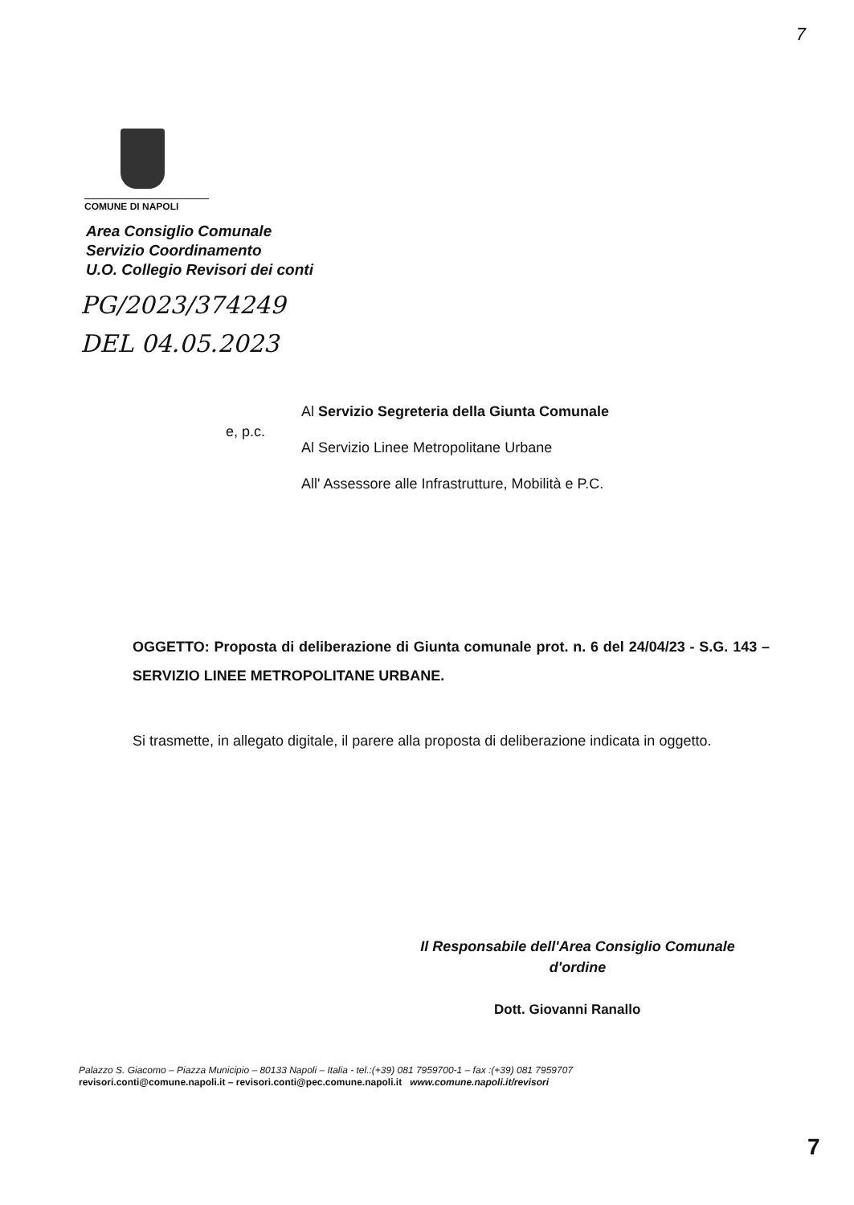7
COMUNE DI NAPOLI
Area Consiglio Comunale
Servizio Coordinamento
U.O. Collegio Revisori dei conti
PG/2023/374249
DEL 04.05.2023
e, p.c.
Al Servizio Segreteria della Giunta Comunale
Al Servizio Linee Metropolitane Urbane
All' Assessore alle Infrastrutture, Mobilità e P.C.
OGGETTO: Proposta di deliberazione di Giunta comunale prot. n. 6 del 24/04/23 - S.G. 143 – SERVIZIO LINEE METROPOLITANE URBANE.
Si trasmette, in allegato digitale, il parere alla proposta di deliberazione indicata in oggetto.
Il Responsabile dell'Area Consiglio Comunale
d'ordine
Dott. Giovanni Ranallo
Palazzo S. Giacomo – Piazza Municipio – 80133 Napoli – Italia - tel.:(+39) 081 7959700-1 – fax :(+39) 081 7959707
revisori.conti@comune.napoli.it – revisori.conti@pec.comune.napoli.it www.comune.napoli.it/revisori
7